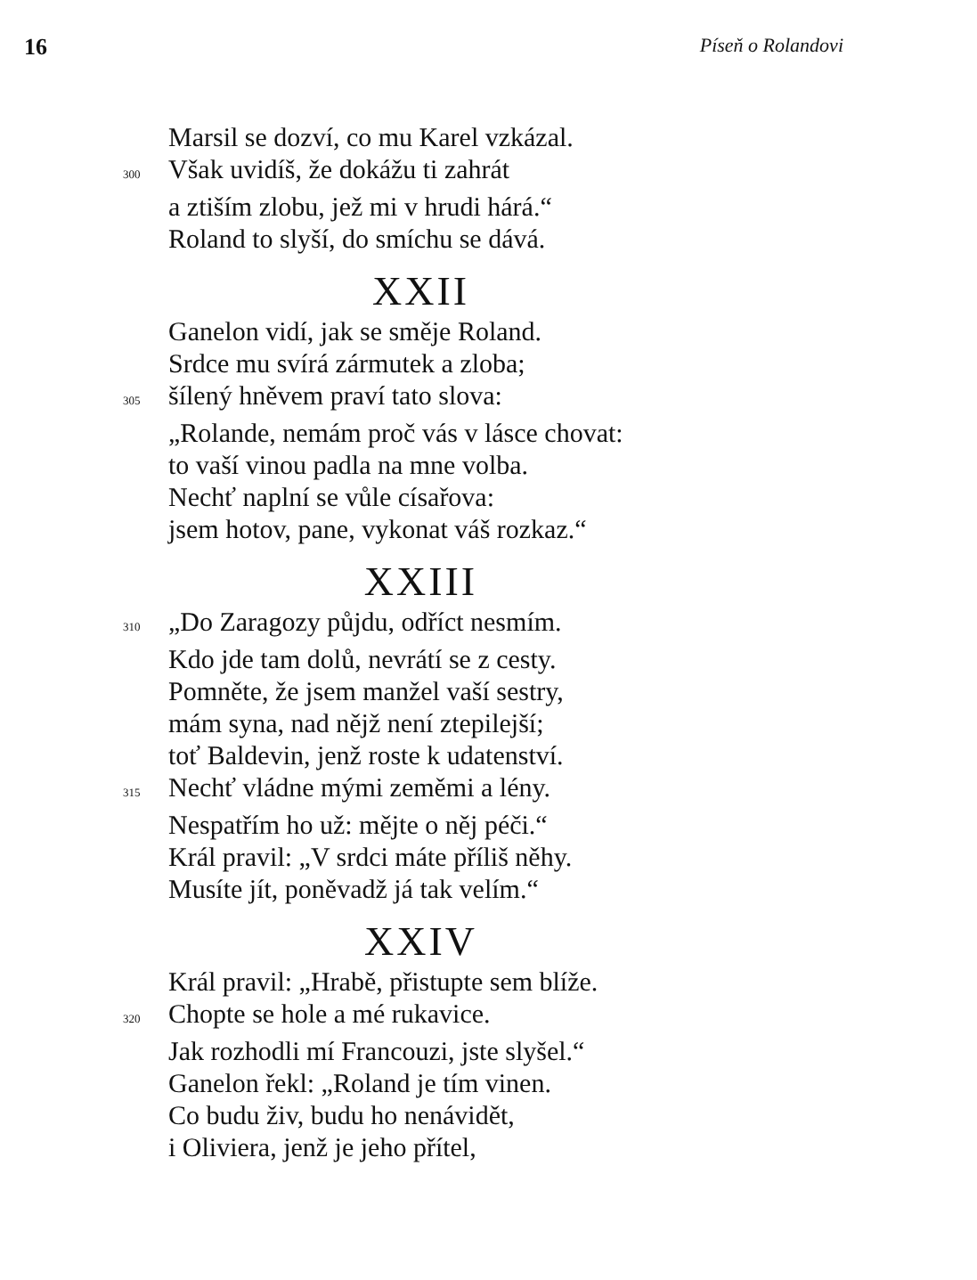16 Píseň o Rolandovi
Marsil se dozví, co mu Karel vzkázal.
300 Však uvidíš, že dokážu ti zahrát
a ztiším zlobu, jež mi v hrudi hárá.“
Roland to slyší, do smíchu se dává.
XXII
Ganelon vidí, jak se směje Roland.
Srdce mu svírá zármutek a zloba;
305 šílený hněvem praví tato slova:
„Rolande, nemám proč vás v lásce chovat:
to vaší vinou padla na mne volba.
Nechť naplní se vůle císařova:
jsem hotov, pane, vykonat váš rozkaz.“
XXIII
310 „Do Zaragozy půjdu, odříct nesmím.
Kdo jde tam dolů, nevrátí se z cesty.
Pomněte, že jsem manžel vaší sestry,
mám syna, nad nějž není ztepilejší;
toť Baldevin, jenž roste k udatenství.
315 Nechť vládne mými zeměmi a lény.
Nespatřím ho už: mějte o něj péči.“
Král pravil: „V srdci máte příliš něhy.
Musíte jít, poněvadž já tak velím.“
XXIV
Král pravil: „Hrabě, přistupte sem blíže.
320 Chopte se hole a mé rukavice.
Jak rozhodli mí Francouzi, jste slyšel.“
Ganelon řekl: „Roland je tím vinen.
Co budu živ, budu ho nenávidět,
i Oliviera, jenž je jeho přítel,